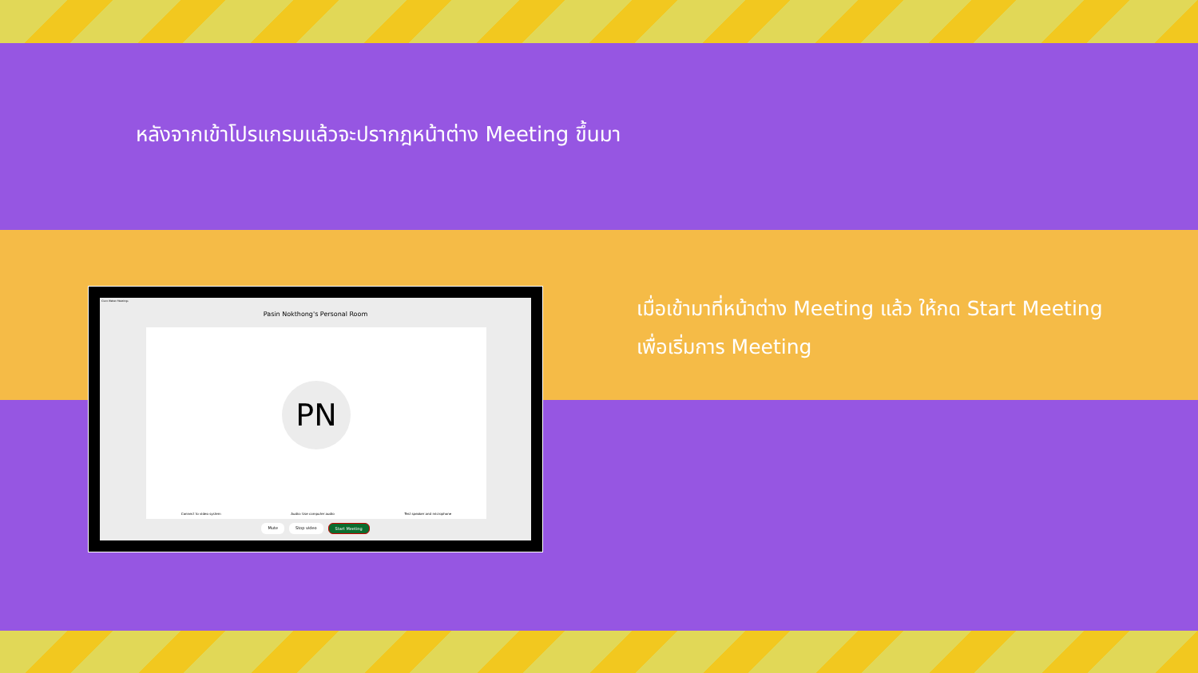หลังจากเข้าโปรแกรมแล้วจะปรากฎหน้าต่าง Meeting ขึ้นมา
เมื่อเข้ามาที่หน้าต่าง Meeting แล้ว ให้กด Start Meeting
เพื่อเริ่มการ Meeting
Cisco Webex Meetings
Pasin Nokthong's Personal Room
PN
Connect to video system Audio: Use computer audio Test speaker and microphone
Mute Stop video Start Meeting